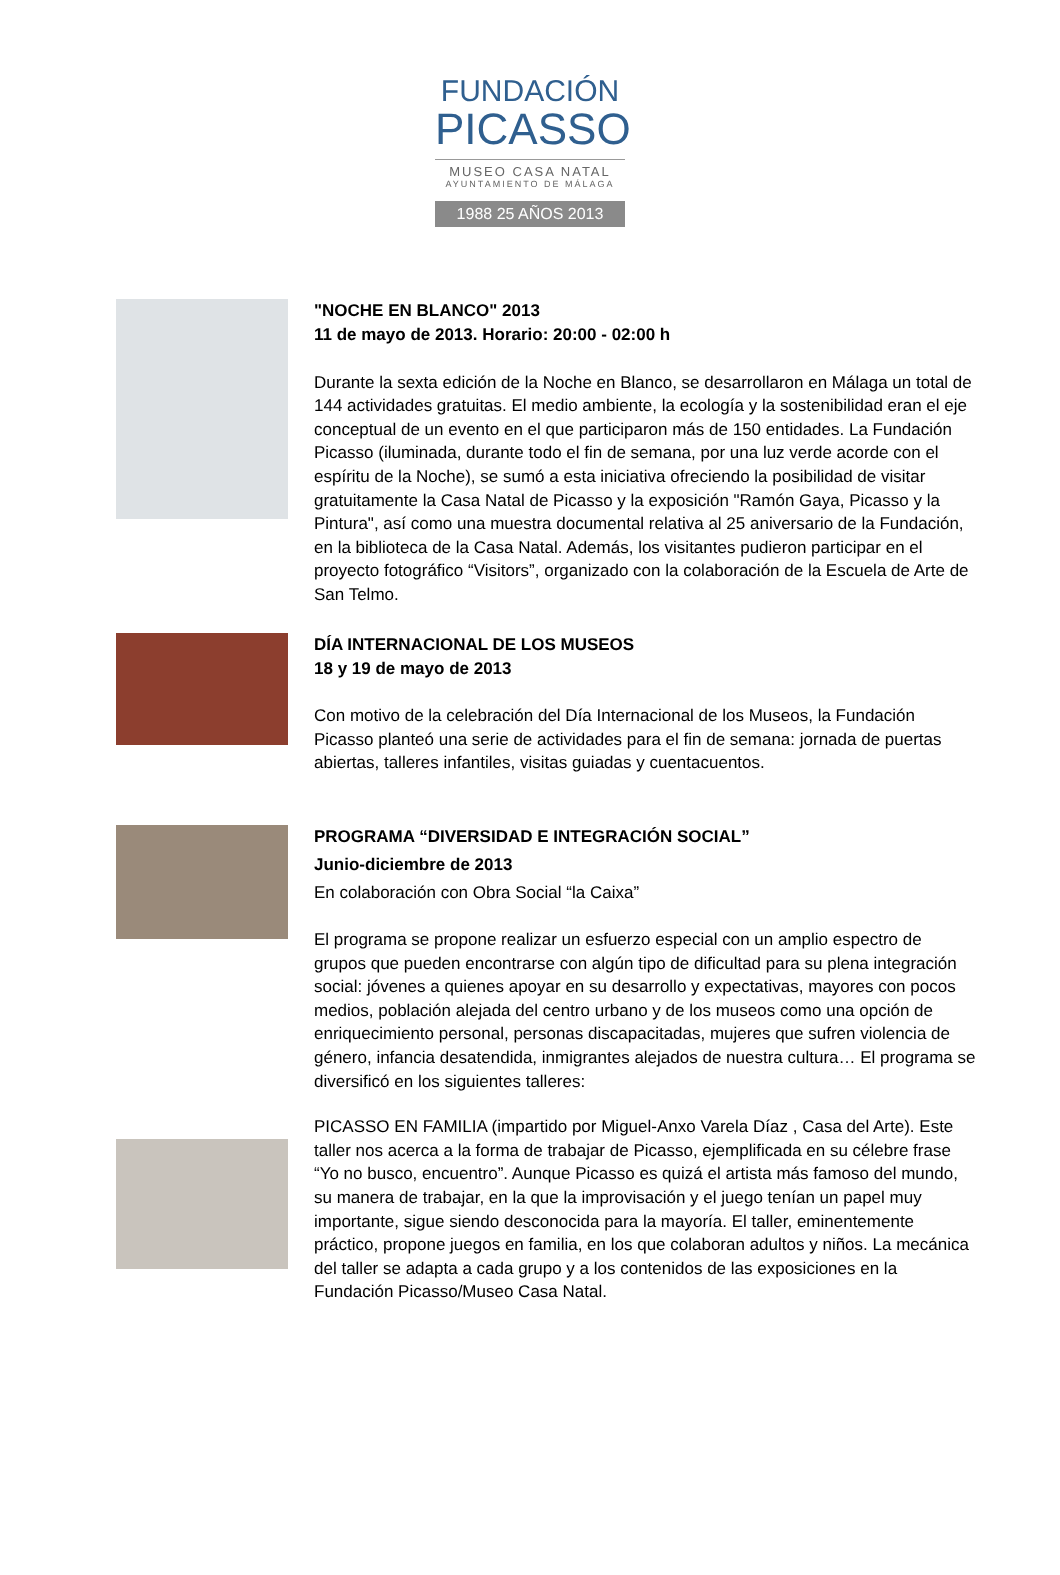FUNDACIÓN
PICASSO
MUSEO CASA NATAL
AYUNTAMIENTO DE MÁLAGA
1988 25 AÑOS 2013
"NOCHE EN BLANCO" 2013
11 de mayo de 2013. Horario: 20:00 - 02:00 h
Durante la sexta edición de la Noche en Blanco, se desarrollaron en Málaga un total de 144 actividades gratuitas. El medio ambiente, la ecología y la sostenibilidad eran el eje conceptual de un evento en el que participaron más de 150 entidades. La Fundación Picasso (iluminada, durante todo el fin de semana, por una luz verde acorde con el espíritu de la Noche), se sumó a esta iniciativa ofreciendo la posibilidad de visitar gratuitamente la Casa Natal de Picasso y la exposición "Ramón Gaya, Picasso y la Pintura", así como una muestra documental relativa al 25 aniversario de la Fundación, en la biblioteca de la Casa Natal. Además, los visitantes pudieron participar en el proyecto fotográfico “Visitors”, organizado con la colaboración de la Escuela de Arte de San Telmo.
DÍA INTERNACIONAL DE LOS MUSEOS
18 y 19 de mayo de 2013
Con motivo de la celebración del Día Internacional de los Museos, la Fundación Picasso planteó una serie de actividades para el fin de semana: jornada de puertas abiertas, talleres infantiles, visitas guiadas y cuentacuentos.
PROGRAMA “DIVERSIDAD E INTEGRACIÓN SOCIAL”
Junio-diciembre de 2013
En colaboración con Obra Social “la Caixa”
El programa se propone realizar un esfuerzo especial con un amplio espectro de grupos que pueden encontrarse con algún tipo de dificultad para su plena integración social: jóvenes a quienes apoyar en su desarrollo y expectativas, mayores con pocos medios, población alejada del centro urbano y de los museos como una opción de enriquecimiento personal, personas discapacitadas, mujeres que sufren violencia de género, infancia desatendida, inmigrantes alejados de nuestra cultura… El programa se diversificó en los siguientes talleres:
PICASSO EN FAMILIA (impartido por Miguel-Anxo Varela Díaz , Casa del Arte). Este taller nos acerca a la forma de trabajar de Picasso, ejemplificada en su célebre frase “Yo no busco, encuentro”. Aunque Picasso es quizá el artista más famoso del mundo, su manera de trabajar, en la que la improvisación y el juego tenían un papel muy importante, sigue siendo desconocida para la mayoría. El taller, eminentemente práctico, propone juegos en familia, en los que colaboran adultos y niños. La mecánica del taller se adapta a cada grupo y a los contenidos de las exposiciones en la Fundación Picasso/Museo Casa Natal.